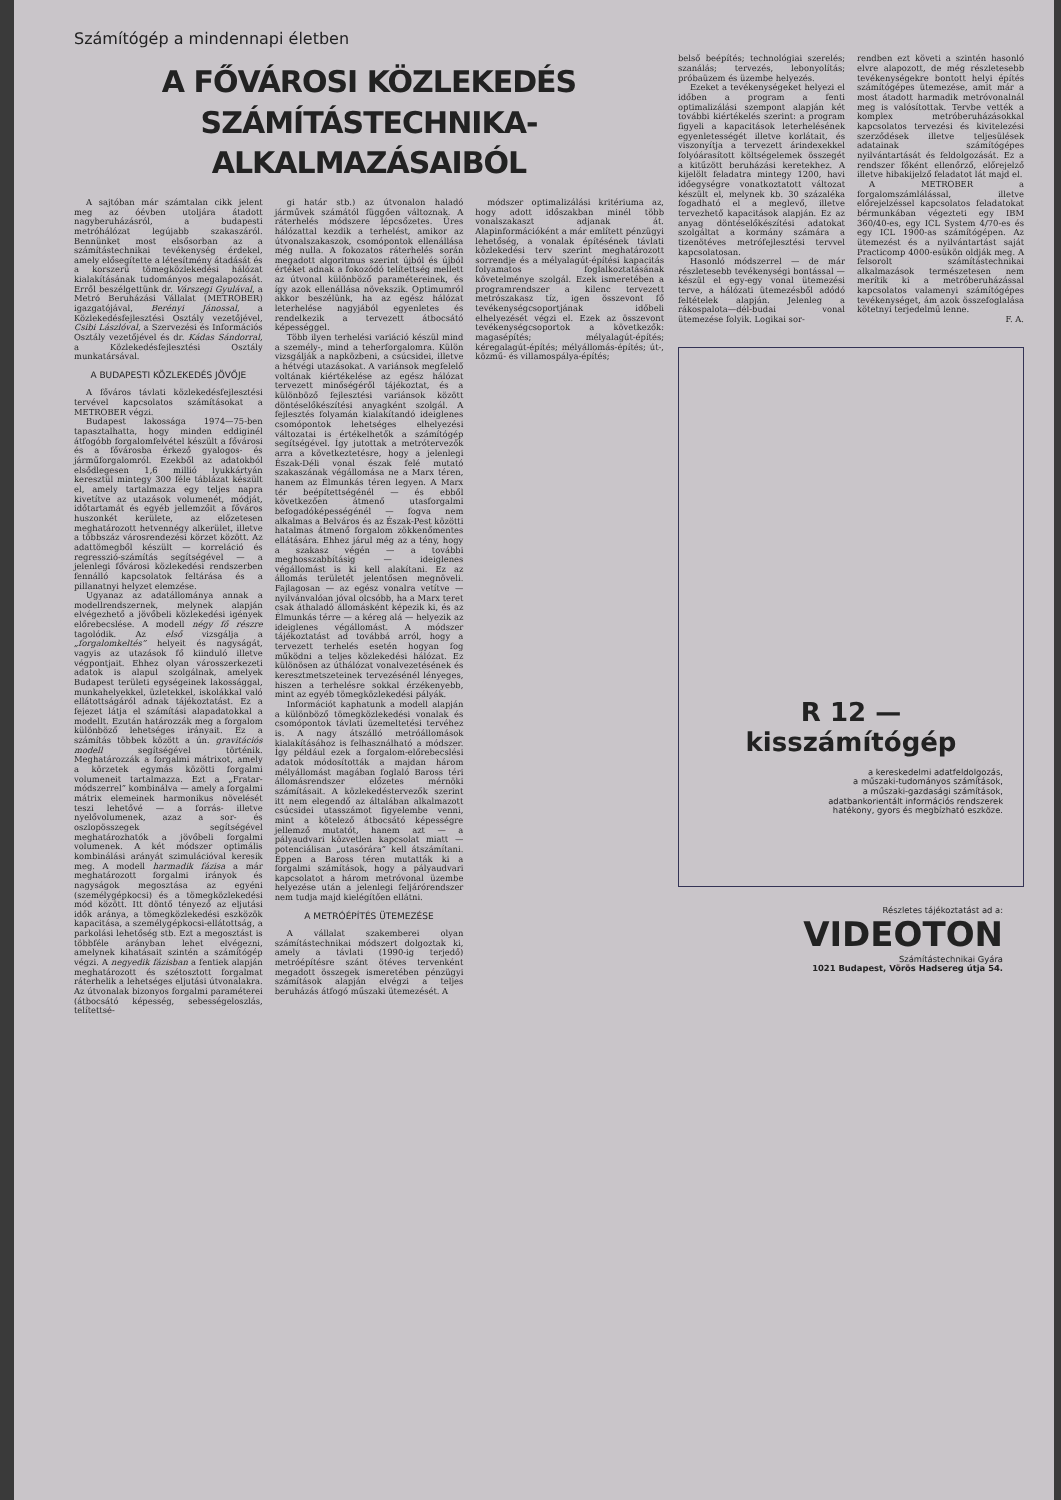Számítógép a mindennapi életben
A FŐVÁROSI KÖZLEKEDÉS
SZÁMÍTÁSTECHNIKA-ALKALMAZÁSAIBÓL
A sajtóban már számtalan cikk jelent meg az óévben utoljára átadott nagyberuházásról, a budapesti metróhálózat legújabb szakaszáról. Bennünket most elsősorban az a számítástechnikai tevékenység érdekel, amely elősegítette a létesítmény átadását és a korszerű tömegközlekedési hálózat kialakításának tudományos megalapozását. Erről beszélgettünk dr. Várszegi Gyulával, a Metró Beruházási Vállalat (METROBER) igazgatójával, Berényi Jánossal, a Közlekedésfejlesztési Osztály vezetőjével, Csibi Lászlóval, a Szervezési és Információs Osztály vezetőjével és dr. Kádas Sándorral, a Közlekedésfejlesztési Osztály munkatársával.
A BUDAPESTI KÖZLEKEDÉS JÖVŐJE
A főváros távlati közlekedésfejlesztési tervével kapcsolatos számításokat a METROBER végzi.
Budapest lakossága 1974—75-ben tapasztalhatta, hogy minden eddiginél átfogóbb forgalomfelvétel készült a fővárosi és a fővárosba érkező gyalogos- és járműforgalomról. Ezekből az adatokból elsődlegesen 1,6 millió lyukkártyán keresztül mintegy 300 féle táblázat készült el, amely tartalmazza egy teljes napra kivetítve az utazások volumenét, módját, időtartamát és egyéb jellemzőit a főváros huszonkét kerülete, az előzetesen meghatározott hetvennégy alkerület, illetve a többszáz városrendezési körzet között. Az adattömegből készült — korreláció és regresszió-számítás segítségével — a jelenlegi fővárosi közlekedési rendszerben fennálló kapcsolatok feltárása és a pillanatnyi helyzet elemzése.
Ugyanaz az adatállománya annak a modellrendszernek, melynek alapján elvégezhető a jövőbeli közlekedési igények előrebecslése. A modell négy fő részre tagolódik. Az első vizsgálja a „forgalomkeltés” helyeit és nagyságát, vagyis az utazások fő kiinduló illetve végpontjait. Ehhez olyan városszerkezeti adatok is alapul szolgálnak, amelyek Budapest területi egységeinek lakossággal, munkahelyekkel, üzletekkel, iskolákkal való ellátottságáról adnak tájékoztatást. Ez a fejezet látja el számítási alapadatokkal a modellt. Ezután határozzák meg a forgalom különböző lehetséges irányait. Ez a számítás többek között a ún. gravitációs modell segítségével történik. Meghatározzák a forgalmi mátrixot, amely a körzetek egymás közötti forgalmi volumeneit tartalmazza. Ezt a „Fratar-módszerrel” kombinálva — amely a forgalmi mátrix elemeinek harmonikus növelését teszi lehetővé — a forrás- illetve nyelővolumenek, azaz a sor- és oszlopösszegek segítségével meghatározhatók a jövőbeli forgalmi volumenek. A két módszer optimális kombinálási arányát szimulációval keresik meg. A modell harmadik fázisa a már meghatározott forgalmi irányok és nagyságok megosztása az egyéni (személygépkocsi) és a tömegközlekedési mód között. Itt döntő tényező az eljutási idők aránya, a tömegközlekedési eszközök kapacitása, a személygépkocsi-ellátottság, a parkolási lehetőség stb. Ezt a megosztást is többféle arányban lehet elvégezni, amelynek kihatásait szintén a számítógép végzi. A negyedik fázisban a fentiek alapján meghatározott és szétosztott forgalmat ráterhelik a lehetséges eljutási útvonalakra. Az útvonalak bizonyos forgalmi paraméterei (átbocsátó képesség, sebességeloszlás, telítettsé-
gi határ stb.) az útvonalon haladó járművek számától függően változnak. A ráterhelés módszere lépcsőzetes. Üres hálózattal kezdik a terhelést, amikor az útvonalszakaszok, csomópontok ellenállása még nulla. A fokozatos ráterhelés során megadott algoritmus szerint újból és újból értéket adnak a fokozódó telítettség mellett az útvonal különböző paramétereinek, és így azok ellenállása növekszik. Optimumról akkor beszélünk, ha az egész hálózat leterhelése nagyjából egyenletes és rendelkezik a tervezett átbocsátó képességgel.
Több ilyen terhelési variáció készül mind a személy-, mind a teherforgalomra. Külön vizsgálják a napközbeni, a csúcsidei, illetve a hétvégi utazásokat. A variánsok megfelelő voltának kiértékelése az egész hálózat tervezett minőségéről tájékoztat, és a különböző fejlesztési variánsok között döntéselőkészítési anyagként szolgál. A fejlesztés folyamán kialakítandó ideiglenes csomópontok lehetséges elhelyezési változatai is értékelhetők a számítógép segítségével. Így jutottak a metrótervezők arra a következtetésre, hogy a jelenlegi Észak-Déli vonal észak felé mutató szakaszának végállomása ne a Marx téren, hanem az Élmunkás téren legyen. A Marx tér beépítettségénél — és ebből következően átmenő utasforgalmi befogadóképességénél — fogva nem alkalmas a Belváros és az Észak-Pest közötti hatalmas átmenő forgalom zökkenőmentes ellátására. Ehhez járul még az a tény, hogy a szakasz végén — a további meghosszabbításig — ideiglenes végállomást is ki kell alakítani. Ez az állomás területét jelentősen megnöveli. Fajlagosan — az egész vonalra vetítve — nyilvánvalóan jóval olcsóbb, ha a Marx teret csak áthaladó állomásként képezik ki, és az Élmunkás térre — a kéreg alá — helyezik az ideiglenes végállomást. A módszer tájékoztatást ad továbbá arról, hogy a tervezett terhelés esetén hogyan fog működni a teljes közlekedési hálózat. Ez különösen az úthálózat vonalvezetésének és keresztmetszeteinek tervezésénél lényeges, hiszen a terhelésre sokkal érzékenyebb, mint az egyéb tömegközlekedési pályák.
Információt kaphatunk a modell alapján a különböző tömegközlekedési vonalak és csomópontok távlati üzemeltetési tervéhez is. A nagy átszálló metróállomások kialakításához is felhasználható a módszer. Így például ezek a forgalom-előrebecslési adatok módosították a majdan három mélyállomást magában foglaló Baross téri állomásrendszer előzetes mérnöki számításait. A közlekedéstervezők szerint itt nem elegendő az általában alkalmazott csúcsidei utasszámot figyelembe venni, mint a kötelező átbocsátó képességre jellemző mutatót, hanem azt — a pályaudvari közvetlen kapcsolat miatt — potenciálisan „utasórára” kell átszámítani. Éppen a Baross téren mutatták ki a forgalmi számítások, hogy a pályaudvari kapcsolatot a három metróvonal üzembe helyezése után a jelenlegi feljárórendszer nem tudja majd kielégítően ellátni.
A METRÓÉPÍTÉS ÜTEMEZÉSE
A vállalat szakemberei olyan számítástechnikai módszert dolgoztak ki, amely a távlati (1990-ig terjedő) metróépítésre szánt ötéves tervenként megadott összegek ismeretében pénzügyi számítások alapján elvégzi a teljes beruházás átfogó műszaki ütemezését. A
módszer optimalizálási kritériuma az, hogy adott időszakban minél több vonalszakaszt adjanak át. Alapinformációként a már említett pénzügyi lehetőség, a vonalak építésének távlati közlekedési terv szerint meghatározott sorrendje és a mélyalagút-építési kapacitás folyamatos foglalkoztatásának követelménye szolgál. Ezek ismeretében a programrendszer a kilenc tervezett metrószakasz tíz, igen összevont fő tevékenységcsoportjának időbeli elhelyezését végzi el. Ezek az összevont tevékenységcsoportok a következők: magasépítés; mélyalagút-építés; kéregalagút-építés; mélyállomás-építés; út-, közmű- és villamospálya-építés;
belső beépítés; technológiai szerelés; szanálás; tervezés, lebonyolítás; próbaüzem és üzembe helyezés.
Ezeket a tevékenységeket helyezi el időben a program a fenti optimalizálási szempont alapján két további kiértékelés szerint: a program figyeli a kapacitások leterhelésének egyenletességét illetve korlátait, és viszonyítja a tervezett árindexekkel folyóárasított költségelemek összegét a kitűzött beruházási keretekhez. A kijelölt feladatra mintegy 1200, havi időegységre vonatkoztatott változat készült el, melynek kb. 30 százaléka fogadható el a meglevő, illetve tervezhető kapacitások alapján. Ez az anyag döntéselőkészítési adatokat szolgáltat a kormány számára a tizenötéves metrófejlesztési tervvel kapcsolatosan.
Hasonló módszerrel — de már részletesebb tevékenységi bontással — készül el egy-egy vonal ütemezési terve, a hálózati ütemezésből adódó feltételek alapján. Jelenleg a rákospalota—dél-budai vonal ütemezése folyik. Logikai sor-
rendben ezt követi a szintén hasonló elvre alapozott, de még részletesebb tevékenységekre bontott helyi építés számítógépes ütemezése, amit már a most átadott harmadik metróvonalnál meg is valósítottak. Tervbe vették a komplex metróberuházásokkal kapcsolatos tervezési és kivitelezési szerződések illetve teljesülések adatainak számítógépes nyilvántartását és feldolgozását. Ez a rendszer főként ellenőrző, előrejelző illetve hibakijelző feladatot lát majd el.
A METROBER a forgalomszámlálással, illetve előrejelzéssel kapcsolatos feladatokat bérmunkában végezteti egy IBM 360/40-es, egy ICL System 4/70-es és egy ICL 1900-as számítógépen. Az ütemezést és a nyilvántartást saját Practicomp 4000-esükön oldják meg. A felsorolt számítástechnikai alkalmazások természetesen nem merítik ki a metróberuházással kapcsolatos valamenyi számítógépes tevékenységet, ám azok összefoglalása kötetnyi terjedelmű lenne.
F. A.
R 12 — kisszámítógép
a kereskedelmi adatfeldolgozás,
a műszaki-tudományos számítások,
a műszaki-gazdasági számítások,
adatbankorientált információs rendszerek
hatékony, gyors és megbízható eszköze.
Részletes tájékoztatást ad a: VIDEOTON
Számítástechnikai Gyára
1021 Budapest, Vörös Hadsereg útja 54.